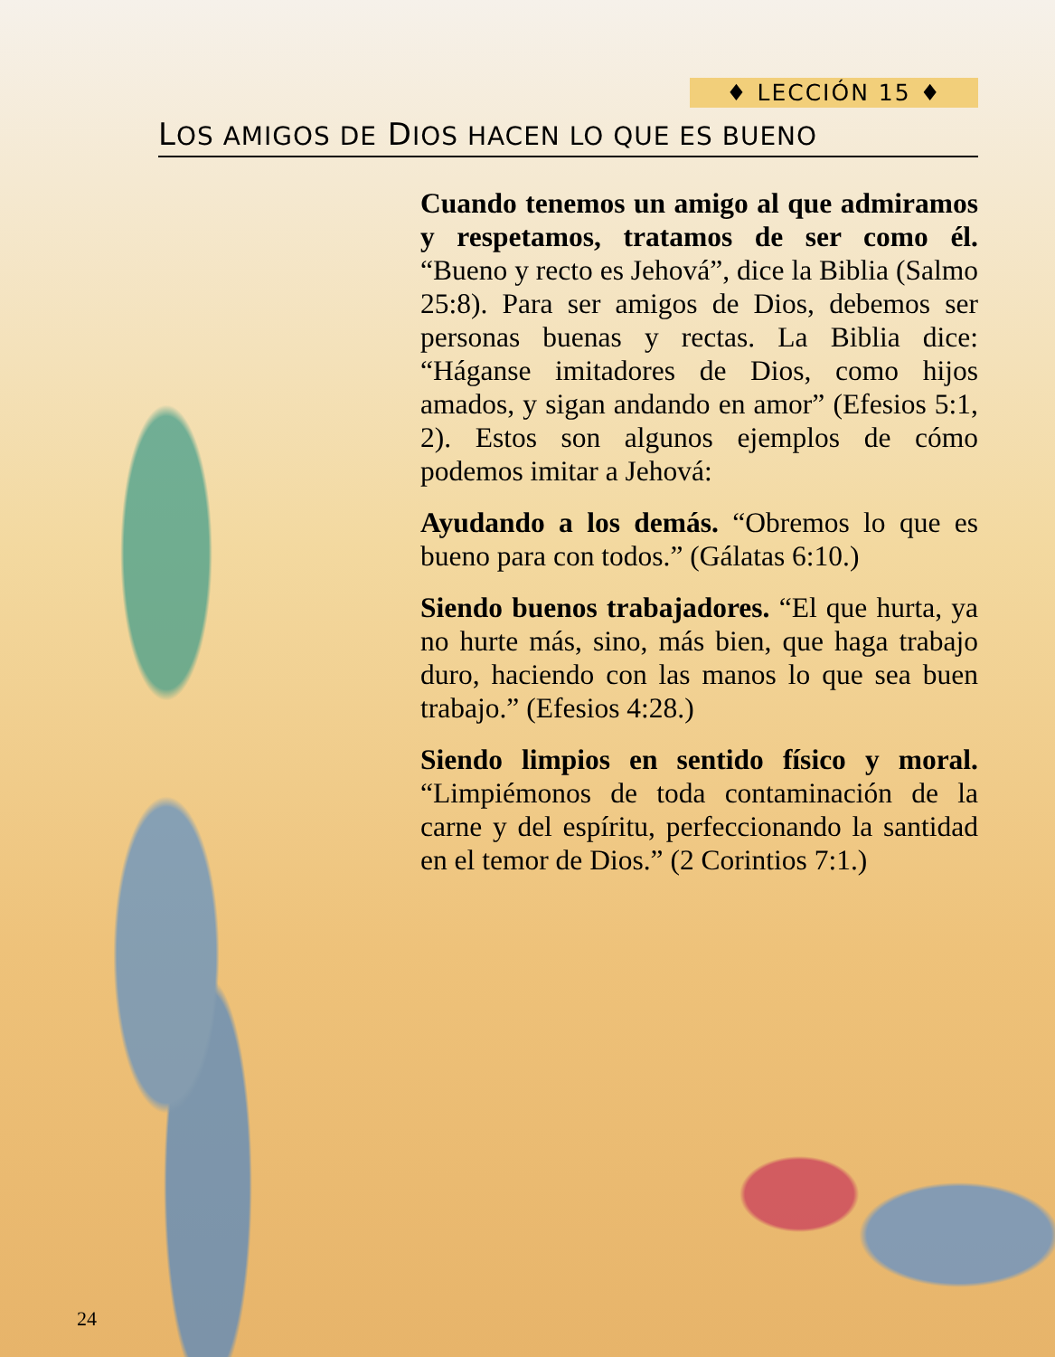♦ LECCIÓN 15 ♦
LOS AMIGOS DE DIOS HACEN LO QUE ES BUENO
Cuando tenemos un amigo al que admiramos y respetamos, tratamos de ser como él. “Bueno y recto es Jehová”, dice la Biblia (Salmo 25:8). Para ser amigos de Dios, debemos ser personas buenas y rectas. La Biblia dice: “Háganse imitadores de Dios, como hijos amados, y sigan andando en amor” (Efesios 5:1, 2). Estos son algunos ejemplos de cómo podemos imitar a Jehová:
Ayudando a los demás. “Obremos lo que es bueno para con todos.” (Gálatas 6:10.)
Siendo buenos trabajadores. “El que hurta, ya no hurte más, sino, más bien, que haga trabajo duro, haciendo con las manos lo que sea buen trabajo.” (Efesios 4:28.)
Siendo limpios en sentido físico y moral. “Limpiémonos de toda contaminación de la carne y del espíritu, perfeccionando la santidad en el temor de Dios.” (2 Corintios 7:1.)
24